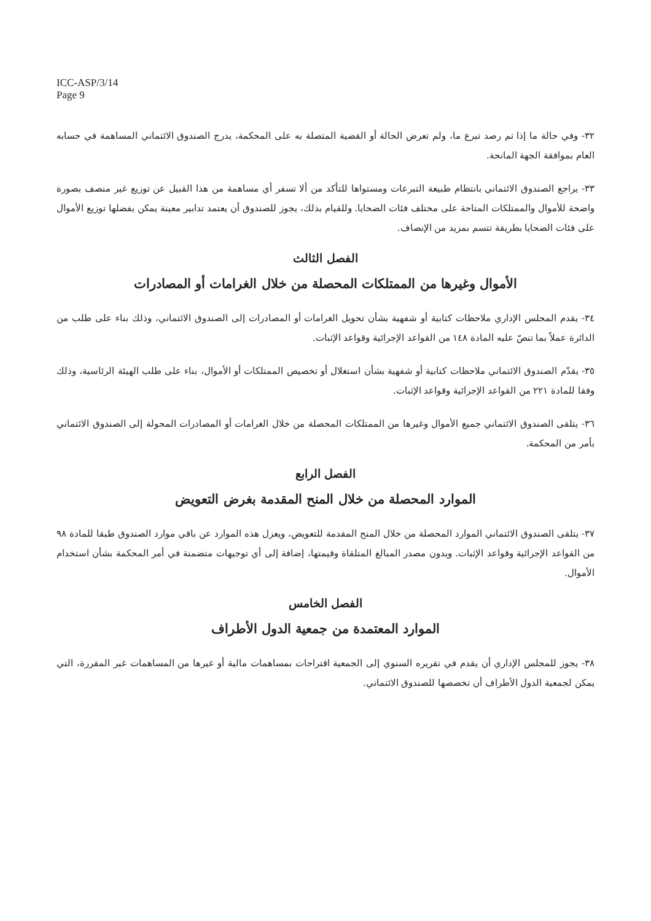ICC-ASP/3/14
Page 9
٣٢- وفي حالة ما إذا تم رصد تبرع ما، ولم تعرض الحالة أو القضية المتصلة به على المحكمة، يدرج الصندوق الائتماني المساهمة في حسابه العام بموافقة الجهة المانحة.
٣٣- يراجع الصندوق الائتماني بانتظام طبيعة التبرعات ومستواها للتأكد من ألا تسفر أي مساهمة من هذا القبيل عن توزيع غير منصف بصورة واضحة للأموال والممتلكات المتاحة على مختلف فئات الضحايا. وللقيام بذلك، يجوز للصندوق أن يعتمد تدابير معينة يمكن بفضلها توزيع الأموال على فئات الضحايا بطريقة تتسم بمزيد من الإنصاف.
الفصل الثالث
الأموال وغيرها من الممتلكات المحصلة من خلال الغرامات أو المصادرات
٣٤- يقدم المجلس الإداري ملاحظات كتابية أو شفهية بشأن تحويل الغرامات أو المصادرات إلى الصندوق الائتماني، وذلك بناء على طلب من الدائرة عملاً بما تنصّ عليه المادة ١٤٨ من القواعد الإجرائية وقواعد الإثبات.
٣٥- يقدّم الصندوق الائتماني ملاحظات كتابية أو شفهية بشأن استغلال أو تخصيص الممتلكات أو الأموال، بناء على طلب الهيئة الرئاسية، وذلك وفقا للمادة ٢٢١ من القواعد الإجرائية وقواعد الإثبات.
٣٦- يتلقى الصندوق الائتماني جميع الأموال وغيرها من الممتلكات المحصلة من خلال الغرامات أو المصادرات المحولة إلى الصندوق الائتماني بأمر من المحكمة.
الفصل الرابع
الموارد المحصلة من خلال المنح المقدمة بغرض التعويض
٣٧- يتلقى الصندوق الائتماني الموارد المحصلة من خلال المنح المقدمة للتعويض، ويعزل هذه الموارد عن باقي موارد الصندوق طبقا للمادة ٩٨ من القواعد الإجرائية وقواعد الإثبات. ويدون مصدر المبالغ المتلقاة وقيمتها، إضافة إلى أي توجيهات متضمنة في أمر المحكمة بشأن استخدام الأموال.
الفصل الخامس
الموارد المعتمدة من جمعية الدول الأطراف
٣٨- يجوز للمجلس الإداري أن يقدم في تقريره السنوي إلى الجمعية اقتراحات بمساهمات مالية أو غيرها من المساهمات غير المقررة، التي يمكن لجمعية الدول الأطراف أن تخصصها للصندوق الائتماني.